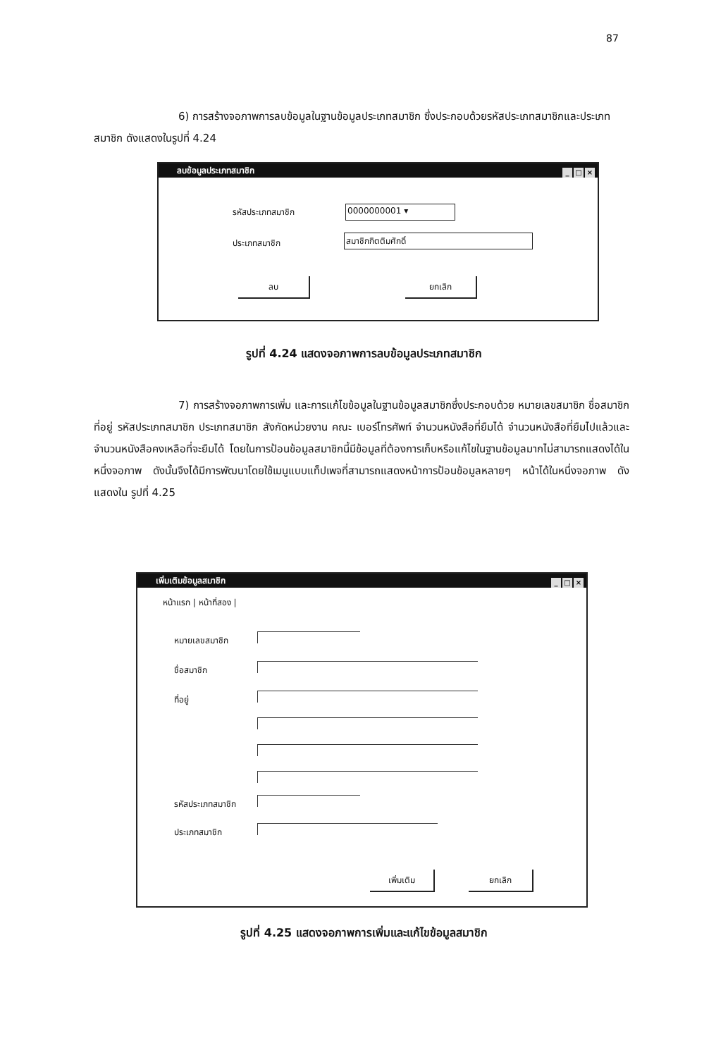87
6) การสร้างจอภาพการลบข้อมูลในฐานข้อมูลประเภทสมาชิก ซึ่งประกอบด้วยรหัสประเภทสมาชิกและประเภทสมาชิก ดังแสดงในรูปที่ 4.24
ลบข้อมูลประเภทสมาชิก
_ □ ×
รหัสประเภทสมาชิก 0000000001 ▾
ประเภทสมาชิก สมาชิกกิตติมศักดิ์
ลบ ยกเลิก
รูปที่ 4.24 แสดงจอภาพการลบข้อมูลประเภทสมาชิก
7) การสร้างจอภาพการเพิ่ม และการแก้ไขข้อมูลในฐานข้อมูลสมาชิกซึ่งประกอบด้วย หมายเลขสมาชิก ชื่อสมาชิก ที่อยู่ รหัสประเภทสมาชิก ประเภทสมาชิก สังกัดหน่วยงาน คณะ เบอร์โทรศัพท์ จำนวนหนังสือที่ยืมได้ จำนวนหนังสือที่ยืมไปแล้วและจำนวนหนังสือคงเหลือที่จะยืมได้ โดยในการป้อนข้อมูลสมาชิกนี้มีข้อมูลที่ต้องการเก็บหรือแก้ไขในฐานข้อมูลมากไม่สามารถแสดงได้ในหนึ่งจอภาพ ดังนั้นจึงได้มีการพัฒนาโดยใช้เมนูแบบแท็ปเพจที่สามารถแสดงหน้าการป้อนข้อมูลหลายๆ หน้าได้ในหนึ่งจอภาพ ดังแสดงใน รูปที่ 4.25
เพิ่มเติมข้อมูลสมาชิก
_ □ ×
หน้าแรก | หน้าที่สอง |
หมายเลขสมาชิก
ชื่อสมาชิก
ที่อยู่
รหัสประเภทสมาชิก
ประเภทสมาชิก
เพิ่มเติม ยกเลิก
รูปที่ 4.25 แสดงจอภาพการเพิ่มและแก้ไขข้อมูลสมาชิก